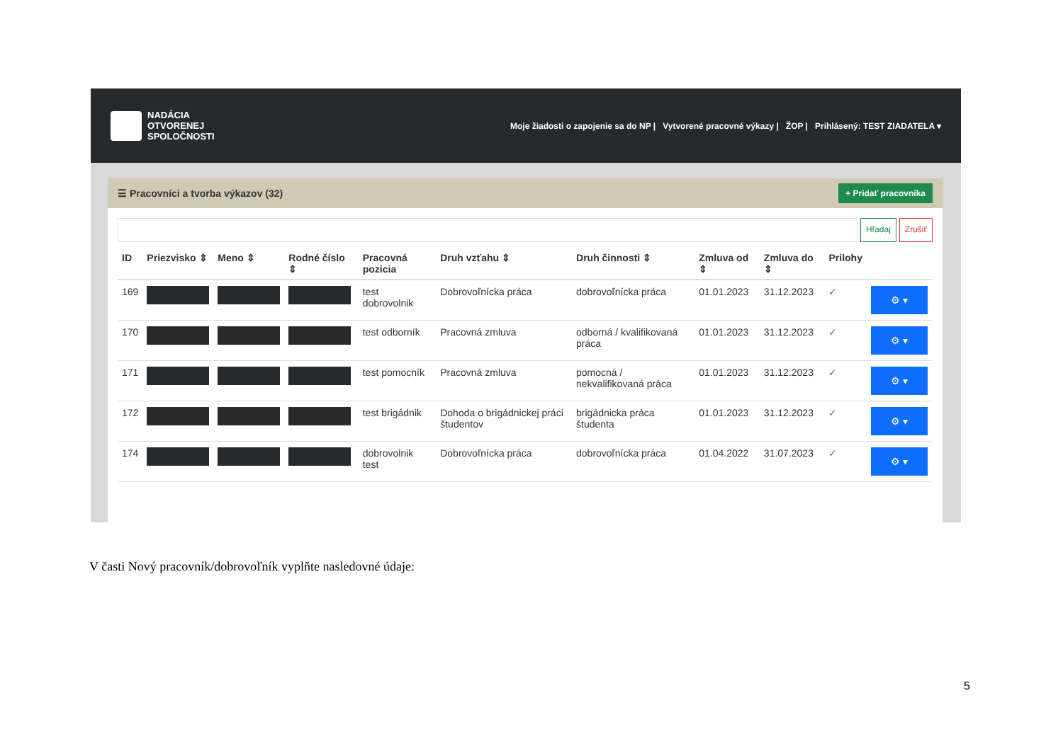NADÁCIA
OTVORENEJ
SPOLOČNOSTI
Moje žiadosti o zapojenie sa do NP | Vytvorené pracovné výkazy | ŽOP | Prihlásený: TEST ZIADATELA ▾
☰ Pracovníci a tvorba výkazov (32) + Pridať pracovníka
Hľadaj Zrušiť
| ID | Priezvisko ⇕ | Meno ⇕ | Rodné číslo ⇕ | Pracovná pozicia | Druh vzťahu ⇕ | Druh činnosti ⇕ | Zmluva od ⇕ | Zmluva do ⇕ | Prilohy | |
| --- | --- | --- | --- | --- | --- | --- | --- | --- | --- | --- |
| 169 | | | | test dobrovolnik | Dobrovoľnícka práca | dobrovoľnícka práca | 01.01.2023 | 31.12.2023 | ✓ | ⚙ ▾ |
| 170 | | | | test odborník | Pracovná zmluva | odborná / kvalifikovaná práca | 01.01.2023 | 31.12.2023 | ✓ | ⚙ ▾ |
| 171 | | | | test pomocník | Pracovná zmluva | pomocná / nekvalifikovaná práca | 01.01.2023 | 31.12.2023 | ✓ | ⚙ ▾ |
| 172 | | | | test brigádnik | Dohoda o brigádnickej práci študentov | brigádnicka práca študenta | 01.01.2023 | 31.12.2023 | ✓ | ⚙ ▾ |
| 174 | | | | dobrovolnik test | Dobrovoľnícka práca | dobrovoľnícka práca | 01.04.2022 | 31.07.2023 | ✓ | ⚙ ▾ |
V časti Nový pracovník/dobrovoľník vyplňte nasledovné údaje:
5